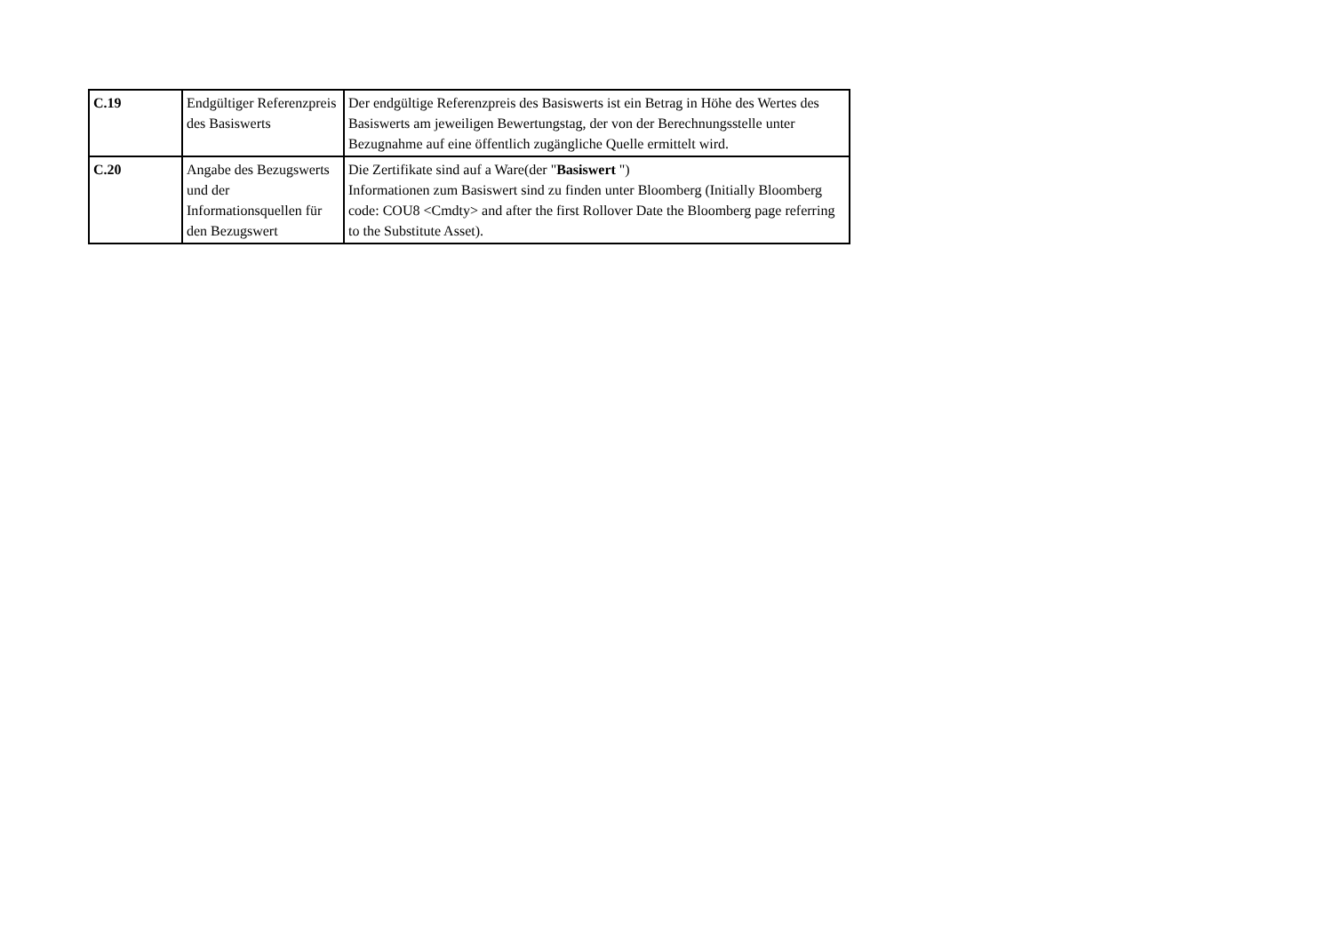| C.19 | Endgültiger Referenzpreis des Basiswerts | Der endgültige Referenzpreis des Basiswerts ist ein Betrag in Höhe des Wertes des Basiswerts am jeweiligen Bewertungstag, der von der Berechnungsstelle unter Bezugnahme auf eine öffentlich zugängliche Quelle ermittelt wird. |
| C.20 | Angabe des Bezugswerts und der Informationsquellen für den Bezugswert | Die Zertifikate sind auf a Ware(der " Basiswert ") Informationen zum Basiswert sind zu finden unter Bloomberg (Initially Bloomberg code: COU8 <Cmdty> and after the first Rollover Date the Bloomberg page referring to the Substitute Asset). |